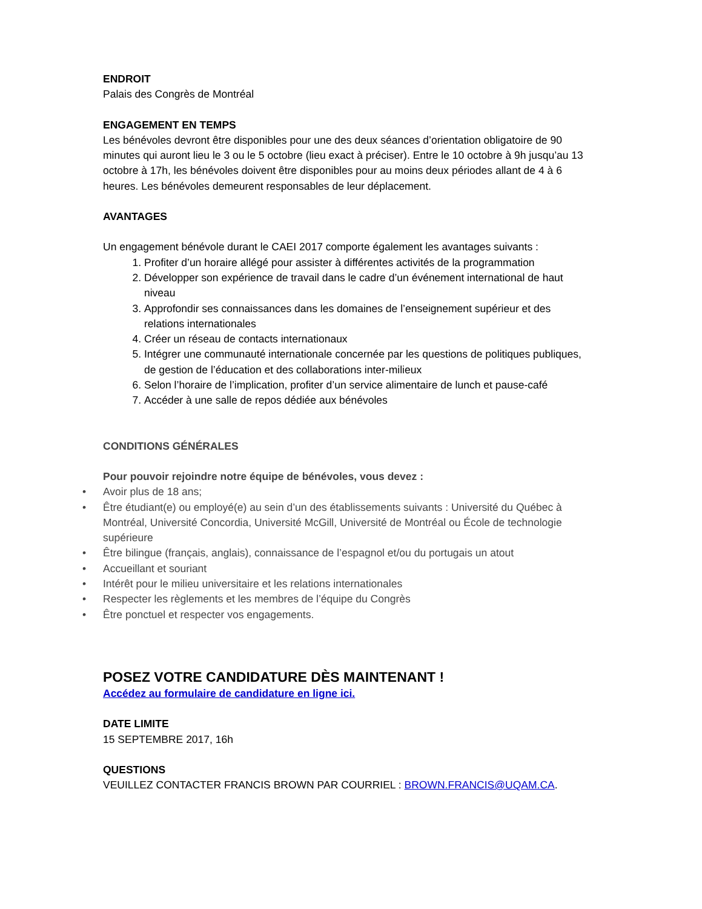ENDROIT
Palais des Congrès de Montréal
ENGAGEMENT EN TEMPS
Les bénévoles devront être disponibles pour une des deux séances d’orientation obligatoire de 90 minutes qui auront lieu le 3 ou le 5 octobre (lieu exact à préciser). Entre le 10 octobre à 9h jusqu’au 13 octobre à 17h, les bénévoles doivent être disponibles pour au moins deux périodes allant de 4 à 6 heures. Les bénévoles demeurent responsables de leur déplacement.
AVANTAGES
Un engagement bénévole durant le CAEI 2017 comporte également les avantages suivants :
1. Profiter d’un horaire allégé pour assister à différentes activités de la programmation
2. Développer son expérience de travail dans le cadre d’un événement international de haut niveau
3. Approfondir ses connaissances dans les domaines de l’enseignement supérieur et des relations internationales
4. Créer un réseau de contacts internationaux
5. Intégrer une communauté internationale concernée par les questions de politiques publiques, de gestion de l’éducation et des collaborations inter-milieux
6. Selon l’horaire de l’implication, profiter d’un service alimentaire de lunch et pause-café
7. Accéder à une salle de repos dédiée aux bénévoles
CONDITIONS GÉNÉRALES
Pour pouvoir rejoindre notre équipe de bénévoles, vous devez :
• Avoir plus de 18 ans;
• Être étudiant(e) ou employé(e) au sein d’un des établissements suivants : Université du Québec à Montréal, Université Concordia, Université McGill, Université de Montréal ou École de technologie supérieure
• Être bilingue (français, anglais), connaissance de l’espagnol et/ou du portugais un atout
• Accueillant et souriant
• Intérêt pour le milieu universitaire et les relations internationales
• Respecter les règlements et les membres de l’équipe du Congrès
• Être ponctuel et respecter vos engagements.
POSEZ VOTRE CANDIDATURE DÈS MAINTENANT !
Accédez au formulaire de candidature en ligne ici.
DATE LIMITE
15 SEPTEMBRE 2017, 16h
QUESTIONS
VEUILLEZ CONTACTER FRANCIS BROWN PAR COURRIEL : BROWN.FRANCIS@UQAM.CA.